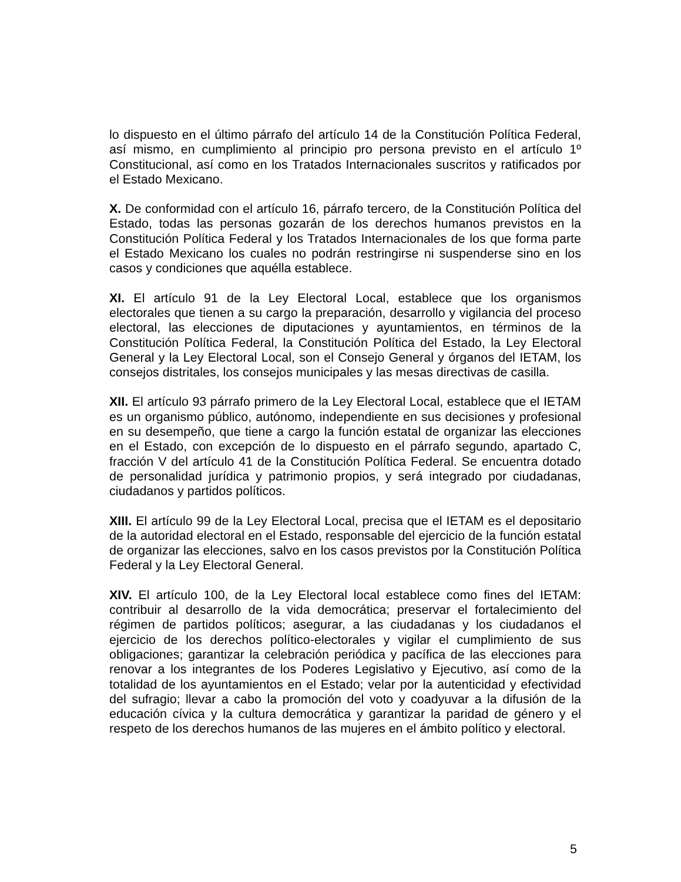lo dispuesto en el último párrafo del artículo 14 de la Constitución Política Federal, así mismo, en cumplimiento al principio pro persona previsto en el artículo 1º Constitucional, así como en los Tratados Internacionales suscritos y ratificados por el Estado Mexicano.
X. De conformidad con el artículo 16, párrafo tercero, de la Constitución Política del Estado, todas las personas gozarán de los derechos humanos previstos en la Constitución Política Federal y los Tratados Internacionales de los que forma parte el Estado Mexicano los cuales no podrán restringirse ni suspenderse sino en los casos y condiciones que aquélla establece.
XI. El artículo 91 de la Ley Electoral Local, establece que los organismos electorales que tienen a su cargo la preparación, desarrollo y vigilancia del proceso electoral, las elecciones de diputaciones y ayuntamientos, en términos de la Constitución Política Federal, la Constitución Política del Estado, la Ley Electoral General y la Ley Electoral Local, son el Consejo General y órganos del IETAM, los consejos distritales, los consejos municipales y las mesas directivas de casilla.
XII. El artículo 93 párrafo primero de la Ley Electoral Local, establece que el IETAM es un organismo público, autónomo, independiente en sus decisiones y profesional en su desempeño, que tiene a cargo la función estatal de organizar las elecciones en el Estado, con excepción de lo dispuesto en el párrafo segundo, apartado C, fracción V del artículo 41 de la Constitución Política Federal. Se encuentra dotado de personalidad jurídica y patrimonio propios, y será integrado por ciudadanas, ciudadanos y partidos políticos.
XIII. El artículo 99 de la Ley Electoral Local, precisa que el IETAM es el depositario de la autoridad electoral en el Estado, responsable del ejercicio de la función estatal de organizar las elecciones, salvo en los casos previstos por la Constitución Política Federal y la Ley Electoral General.
XIV. El artículo 100, de la Ley Electoral local establece como fines del IETAM: contribuir al desarrollo de la vida democrática; preservar el fortalecimiento del régimen de partidos políticos; asegurar, a las ciudadanas y los ciudadanos el ejercicio de los derechos político-electorales y vigilar el cumplimiento de sus obligaciones; garantizar la celebración periódica y pacífica de las elecciones para renovar a los integrantes de los Poderes Legislativo y Ejecutivo, así como de la totalidad de los ayuntamientos en el Estado; velar por la autenticidad y efectividad del sufragio; llevar a cabo la promoción del voto y coadyuvar a la difusión de la educación cívica y la cultura democrática y garantizar la paridad de género y el respeto de los derechos humanos de las mujeres en el ámbito político y electoral.
5